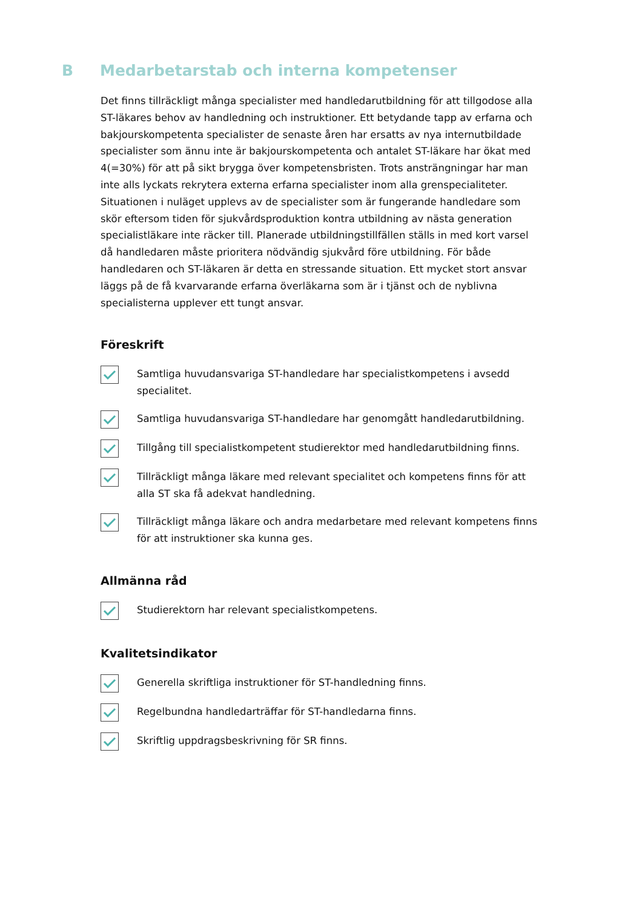B Medarbetarstab och interna kompetenser
Det finns tillräckligt många specialister med handledarutbildning för att tillgodose alla ST-läkares behov av handledning och instruktioner. Ett betydande tapp av erfarna och bakjourskompetenta specialister de senaste åren har ersatts av nya internutbildade specialister som ännu inte är bakjourskompetenta och antalet ST-läkare har ökat med 4(=30%) för att på sikt brygga över kompetensbristen. Trots ansträngningar har man inte alls lyckats rekrytera externa erfarna specialister inom alla grenspecialiteter. Situationen i nuläget upplevs av de specialister som är fungerande handledare som skör eftersom tiden för sjukvårdsproduktion kontra utbildning av nästa generation specialistläkare inte räcker till. Planerade utbildningstillfällen ställs in med kort varsel då handledaren måste prioritera nödvändig sjukvård före utbildning. För både handledaren och ST-läkaren är detta en stressande situation. Ett mycket stort ansvar läggs på de få kvarvarande erfarna överläkarna som är i tjänst och de nyblivna specialisterna upplever ett tungt ansvar.
Föreskrift
Samtliga huvudansvariga ST-handledare har specialistkompetens i avsedd specialitet.
Samtliga huvudansvariga ST-handledare har genomgått handledarutbildning.
Tillgång till specialistkompetent studierektor med handledarutbildning finns.
Tillräckligt många läkare med relevant specialitet och kompetens finns för att alla ST ska få adekvat handledning.
Tillräckligt många läkare och andra medarbetare med relevant kompetens finns för att instruktioner ska kunna ges.
Allmänna råd
Studierektorn har relevant specialistkompetens.
Kvalitetsindikator
Generella skriftliga instruktioner för ST-handledning finns.
Regelbundna handledarträffar för ST-handledarna finns.
Skriftlig uppdragsbeskrivning för SR finns.